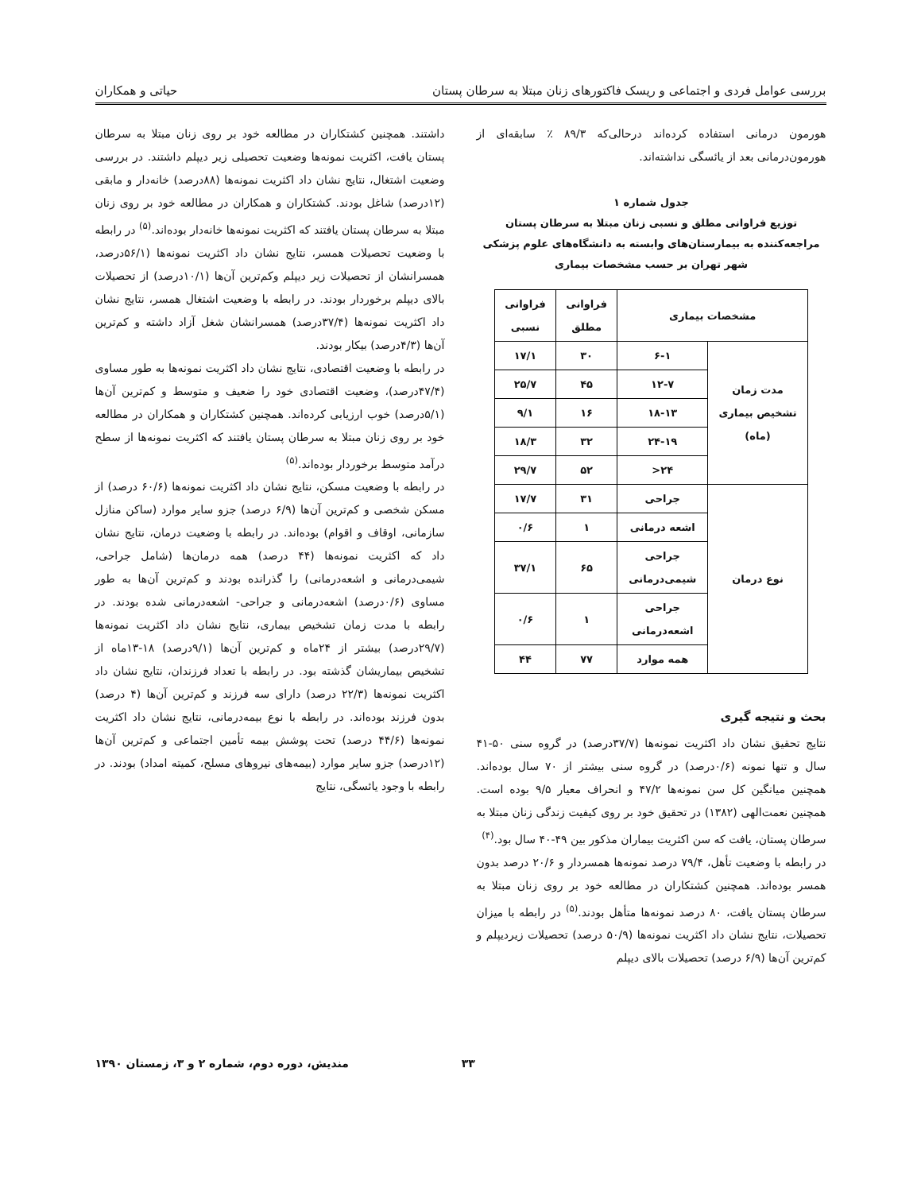بررسی عوامل فردی و اجتماعی و ریسک فاکتورهای زنان مبتلا به سرطان پستان حیاتی و همکاران
هورمون درمانی استفاده کرده‌اند درحالی‌که ۸۹/۳ ٪ سابقه‌ای از هورمون‌درمانی بعد از یائسگی نداشته‌اند.
جدول شماره ۱
توزیع فراوانی مطلق و نسبی زنان مبتلا به سرطان پستان مراجعه‌کننده به بیمارستان‌های وابسته به دانشگاه‌های علوم پزشکی شهر تهران بر حسب مشخصات بیماری
| مشخصات بیماری | | فراوانی مطلق | فراوانی نسبی |
| --- | --- | --- | --- |
| مدت زمان تشخیص بیماری (ماه) | ۶-۱ | ۳۰ | ۱۷/۱ |
| | ۱۲-۷ | ۴۵ | ۲۵/۷ |
| | ۱۸-۱۳ | ۱۶ | ۹/۱ |
| | ۲۴-۱۹ | ۳۲ | ۱۸/۳ |
| | ۲۴< | ۵۲ | ۲۹/۷ |
| نوع درمان | جراحی | ۳۱ | ۱۷/۷ |
| | اشعه درمانی | ۱ | ۰/۶ |
| | جراحی شیمی‌درمانی | ۶۵ | ۳۷/۱ |
| | جراحی اشعه‌درمانی | ۱ | ۰/۶ |
| | همه موارد | ۷۷ | ۴۴ |
بحث و نتیجه گیری
نتایج تحقیق نشان داد اکثریت نمونه‌ها (۳۷/۷درصد) در گروه سنی ۵۰-۴۱ سال و تنها نمونه (۰/۶درصد) در گروه سنی بیشتر از ۷۰ سال بوده‌اند. همچنین میانگین کل سن نمونه‌ها ۴۷/۲ و انحراف معیار ۹/۵ بوده است. همچنین نعمت‌الهی (۱۳۸۲) در تحقیق خود بر روی کیفیت زندگی زنان مبتلا به سرطان پستان، یافت که سن اکثریت بیماران مذکور بین ۴۹-۴۰ سال بود.<sup>(۴)</sup>
در رابطه با وضعیت تأهل، ۷۹/۴ درصد نمونه‌ها همسردار و ۲۰/۶ درصد بدون همسر بوده‌اند. همچنین کشتکاران در مطالعه خود بر روی زنان مبتلا به سرطان پستان یافت، ۸۰ درصد نمونه‌ها متأهل بودند.<sup>(۵)</sup> در رابطه با میزان تحصیلات، نتایج نشان داد اکثریت نمونه‌ها (۵۰/۹ درصد) تحصیلات زیردیپلم و کم‌ترین آن‌ها (۶/۹ درصد) تحصیلات بالای دیپلم
داشتند. همچنین کشتکاران در مطالعه خود بر روی زنان مبتلا به سرطان پستان یافت، اکثریت نمونه‌ها وضعیت تحصیلی زیر دیپلم داشتند. در بررسی وضعیت اشتغال، نتایج نشان داد اکثریت نمونه‌ها (۸۸درصد) خانه‌دار و مابقی (۱۲درصد) شاغل بودند. کشتکاران و همکاران در مطالعه خود بر روی زنان مبتلا به سرطان پستان یافتند که اکثریت نمونه‌ها خانه‌دار بوده‌اند.<sup>(۵)</sup> در رابطه با وضعیت تحصیلات همسر، نتایج نشان داد اکثریت نمونه‌ها (۵۶/۱درصد، همسرانشان از تحصیلات زیر دیپلم وکم‌ترین آن‌ها (۱۰/۱درصد) از تحصیلات بالای دیپلم برخوردار بودند. در رابطه با وضعیت اشتغال همسر، نتایج نشان داد اکثریت نمونه‌ها (۳۷/۴درصد) همسرانشان شغل آزاد داشته و کم‌ترین آن‌ها (۴/۳درصد) بیکار بودند.
در رابطه با وضعیت اقتصادی، نتایج نشان داد اکثریت نمونه‌ها به طور مساوی (۴۷/۴درصد)، وضعیت اقتصادی خود را ضعیف و متوسط و کم‌ترین آن‌ها (۵/۱درصد) خوب ارزیابی کرده‌اند. همچنین کشتکاران و همکاران در مطالعه خود بر روی زنان مبتلا به سرطان پستان یافتند که اکثریت نمونه‌ها از سطح درآمد متوسط برخوردار بوده‌اند.<sup>(۵)</sup>
در رابطه با وضعیت مسکن، نتایج نشان داد اکثریت نمونه‌ها (۶۰/۶ درصد) از مسکن شخصی و کم‌ترین آن‌ها (۶/۹ درصد) جزو سایر موارد (ساکن منازل سازمانی، اوقاف و اقوام) بوده‌اند. در رابطه با وضعیت درمان، نتایج نشان داد که اکثریت نمونه‌ها (۴۴ درصد) همه درمان‌ها (شامل جراحی، شیمی‌درمانی و اشعه‌درمانی) را گذرانده بودند و کم‌ترین آن‌ها به طور مساوی (۰/۶درصد) اشعه‌درمانی و جراحی- اشعه‌درمانی شده بودند. در رابطه با مدت زمان تشخیص بیماری، نتایج نشان داد اکثریت نمونه‌ها (۲۹/۷درصد) بیشتر از ۲۴ماه و کم‌ترین آن‌ها (۹/۱درصد) ۱۸-۱۳ماه از تشخیص بیماریشان گذشته بود. در رابطه با تعداد فرزندان، نتایج نشان داد اکثریت نمونه‌ها (۲۲/۳ درصد) دارای سه فرزند و کم‌ترین آن‌ها (۴ درصد) بدون فرزند بوده‌اند. در رابطه با نوع بیمه‌درمانی، نتایج نشان داد اکثریت نمونه‌ها (۴۴/۶ درصد) تحت پوشش بیمه تأمین اجتماعی و کم‌ترین آن‌ها (۱۲درصد) جزو سایر موارد (بیمه‌های نیروهای مسلح، کمیته امداد) بودند. در رابطه با وجود یائسگی، نتایج
۳۳ مندیش، دوره دوم، شماره ۲ و ۳، زمستان ۱۳۹۰